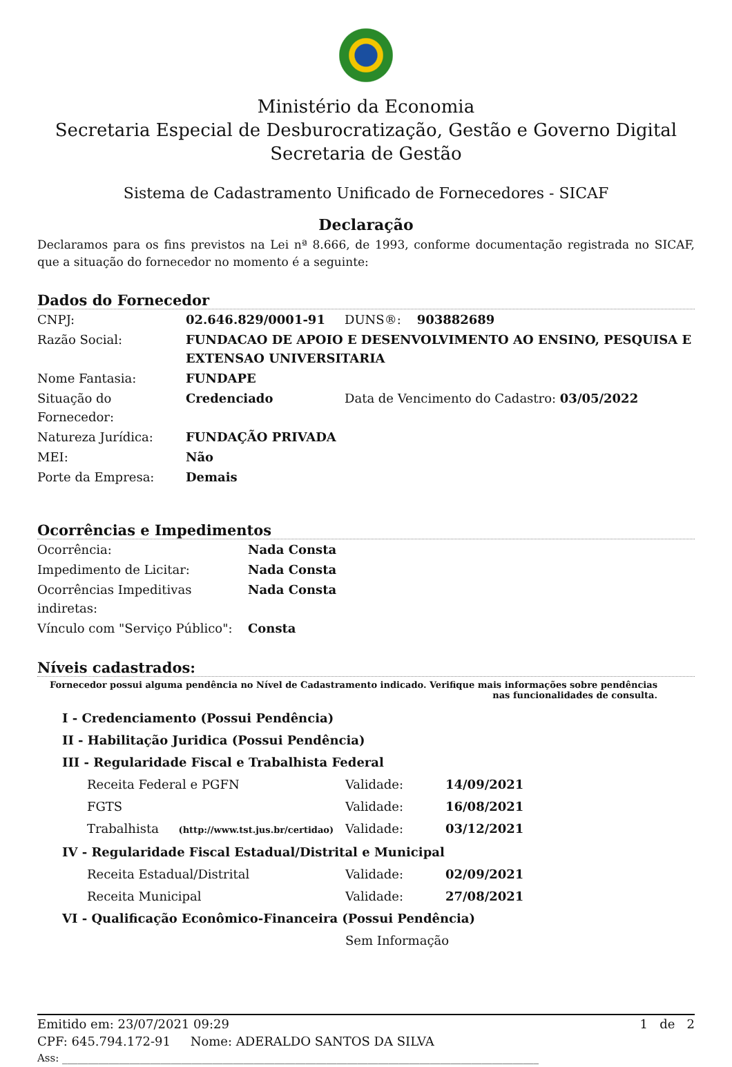Ministério da Economia
Secretaria Especial de Desburocratização, Gestão e Governo Digital
Secretaria de Gestão
Sistema de Cadastramento Unificado de Fornecedores - SICAF
Declaração
Declaramos para os fins previstos na Lei nª 8.666, de 1993, conforme documentação registrada no SICAF, que a situação do fornecedor no momento é a seguinte:
Dados do Fornecedor
| CNPJ: | 02.646.829/0001-91 | DUNS®: 903882689 |
| Razão Social: | FUNDACAO DE APOIO E DESENVOLVIMENTO AO ENSINO, PESQUISA E EXTENSAO UNIVERSITARIA | |
| Nome Fantasia: | FUNDAPE | |
| Situação do Fornecedor: | Credenciado | Data de Vencimento do Cadastro: 03/05/2022 |
| Natureza Jurídica: | FUNDAÇÃO PRIVADA | |
| MEI: | Não | |
| Porte da Empresa: | Demais | |
Ocorrências e Impedimentos
| Ocorrência: | Nada Consta |
| Impedimento de Licitar: | Nada Consta |
| Ocorrências Impeditivas indiretas: | Nada Consta |
| Vínculo com "Serviço Público": | Consta |
Níveis cadastrados:
Fornecedor possui alguma pendência no Nível de Cadastramento indicado. Verifique mais informações sobre pendências
nas funcionalidades de consulta.
| I - Credenciamento (Possui Pendência) | | |
| II - Habilitação Juridica (Possui Pendência) | | |
| III - Regularidade Fiscal e Trabalhista Federal | | |
| Receita Federal e PGFN | Validade: | 14/09/2021 |
| FGTS | Validade: | 16/08/2021 |
| Trabalhista (http://www.tst.jus.br/certidao) | Validade: | 03/12/2021 |
| IV - Regularidade Fiscal Estadual/Distrital e Municipal | | |
| Receita Estadual/Distrital | Validade: | 02/09/2021 |
| Receita Municipal | Validade: | 27/08/2021 |
| VI - Qualificação Econômico-Financeira (Possui Pendência) | | |
| | Sem Informação | |
Emitido em: 23/07/2021 09:29 1 de 2
CPF: 645.794.172-91 Nome: ADERALDO SANTOS DA SILVA
Ass: ____________________________________________________________________________________________